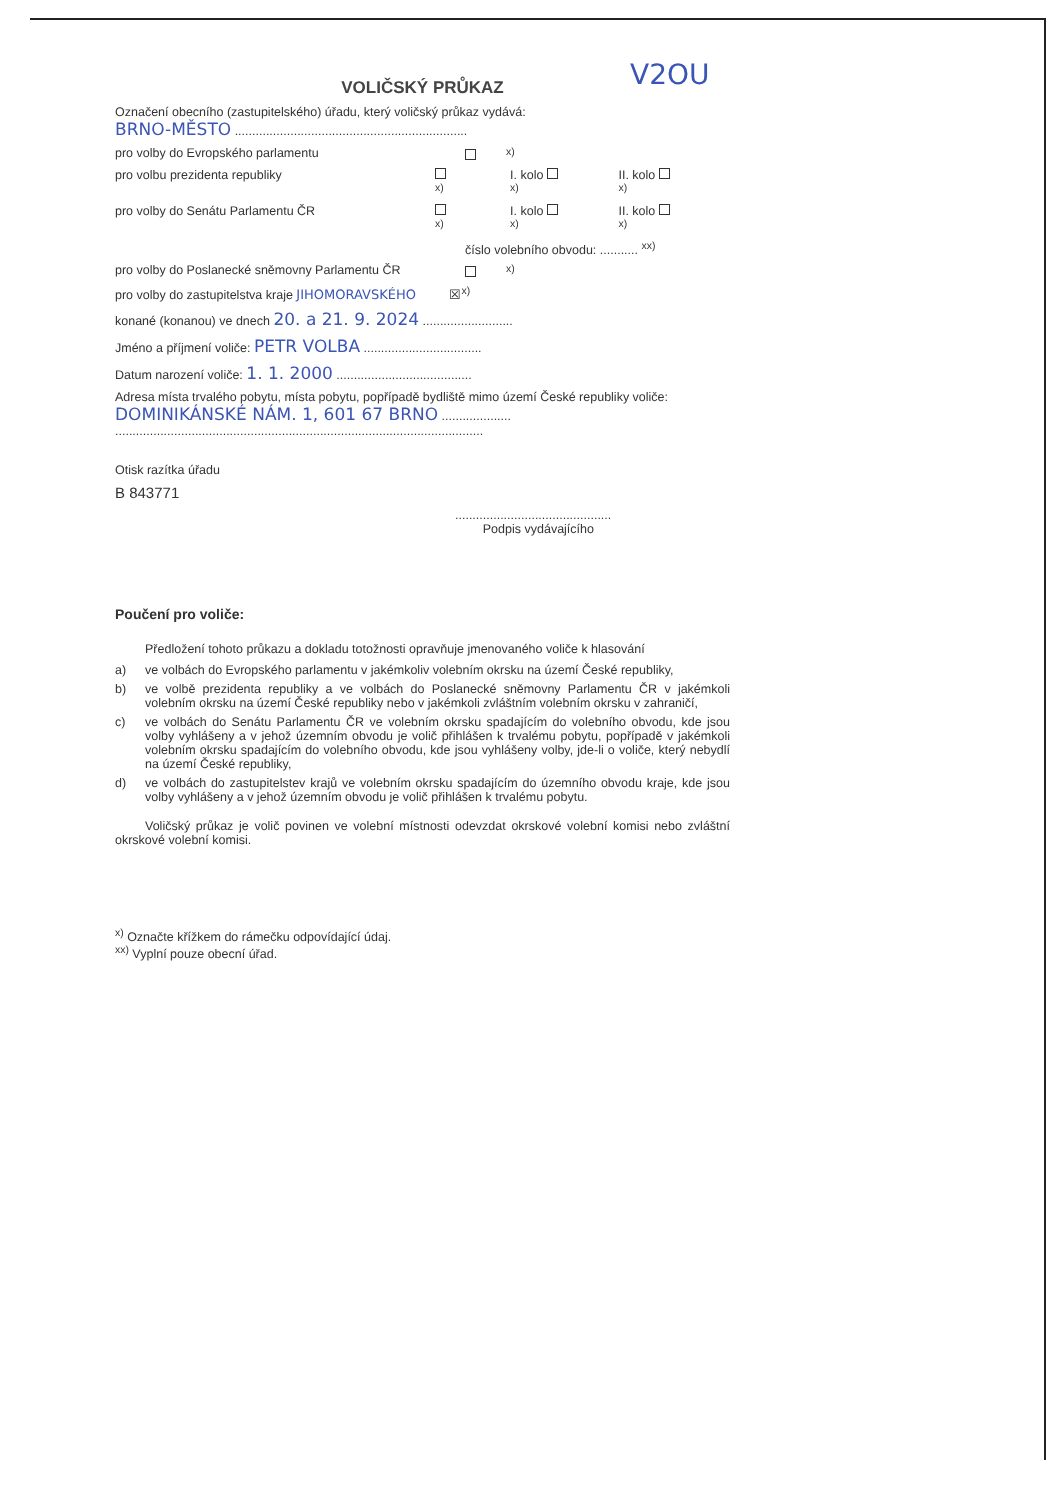V2OU
VOLIČSKÝ PRŮKAZ
Označení obecního (zastupitelského) úřadu, který voličský průkaz vydává:
BRNO-MĚSTO ...................................................................
pro volby do Evropského parlamentu <sup>x)</sup>
pro volbu prezidenta republiky <sup>x)</sup> I. kolo <sup>x)</sup> II. kolo <sup>x)</sup>
pro volby do Senátu Parlamentu ČR <sup>x)</sup> I. kolo <sup>x)</sup> II. kolo <sup>x)</sup>
číslo volebního obvodu: ........... <sup>xx)</sup>
pro volby do Poslanecké sněmovny Parlamentu ČR <sup>x)</sup>
pro volby do zastupitelstva kraje JIHOMORAVSKÉHO ☒<sup>x)</sup>
konané (konanou) ve dnech 20. a 21. 9. 2024 ..........................
Jméno a příjmení voliče: PETR VOLBA ..................................
Datum narození voliče: 1. 1. 2000 .......................................
Adresa místa trvalého pobytu, místa pobytu, popřípadě bydliště mimo území České republiky voliče:
DOMINIKÁNSKÉ NÁM. 1, 601 67 BRNO ....................
..........................................................................................................
Otisk razítka úřadu
B 843771
.............................................
Podpis vydávajícího
Poučení pro voliče:
Předložení tohoto průkazu a dokladu totožnosti opravňuje jmenovaného voliče k hlasování
a) ve volbách do Evropského parlamentu v jakémkoliv volebním okrsku na území České republiky,
b) ve volbě prezidenta republiky a ve volbách do Poslanecké sněmovny Parlamentu ČR v jakémkoli volebním okrsku na území České republiky nebo v jakémkoli zvláštním volebním okrsku v zahraničí,
c) ve volbách do Senátu Parlamentu ČR ve volebním okrsku spadajícím do volebního obvodu, kde jsou volby vyhlášeny a v jehož územním obvodu je volič přihlášen k trvalému pobytu, popřípadě v jakémkoli volebním okrsku spadajícím do volebního obvodu, kde jsou vyhlášeny volby, jde-li o voliče, který nebydlí na území České republiky,
d) ve volbách do zastupitelstev krajů ve volebním okrsku spadajícím do územního obvodu kraje, kde jsou volby vyhlášeny a v jehož územním obvodu je volič přihlášen k trvalému pobytu.
Voličský průkaz je volič povinen ve volební místnosti odevzdat okrskové volební komisi nebo zvláštní okrskové volební komisi.
<sup>x)</sup> Označte křížkem do rámečku odpovídající údaj.
<sup>xx)</sup> Vyplní pouze obecní úřad.